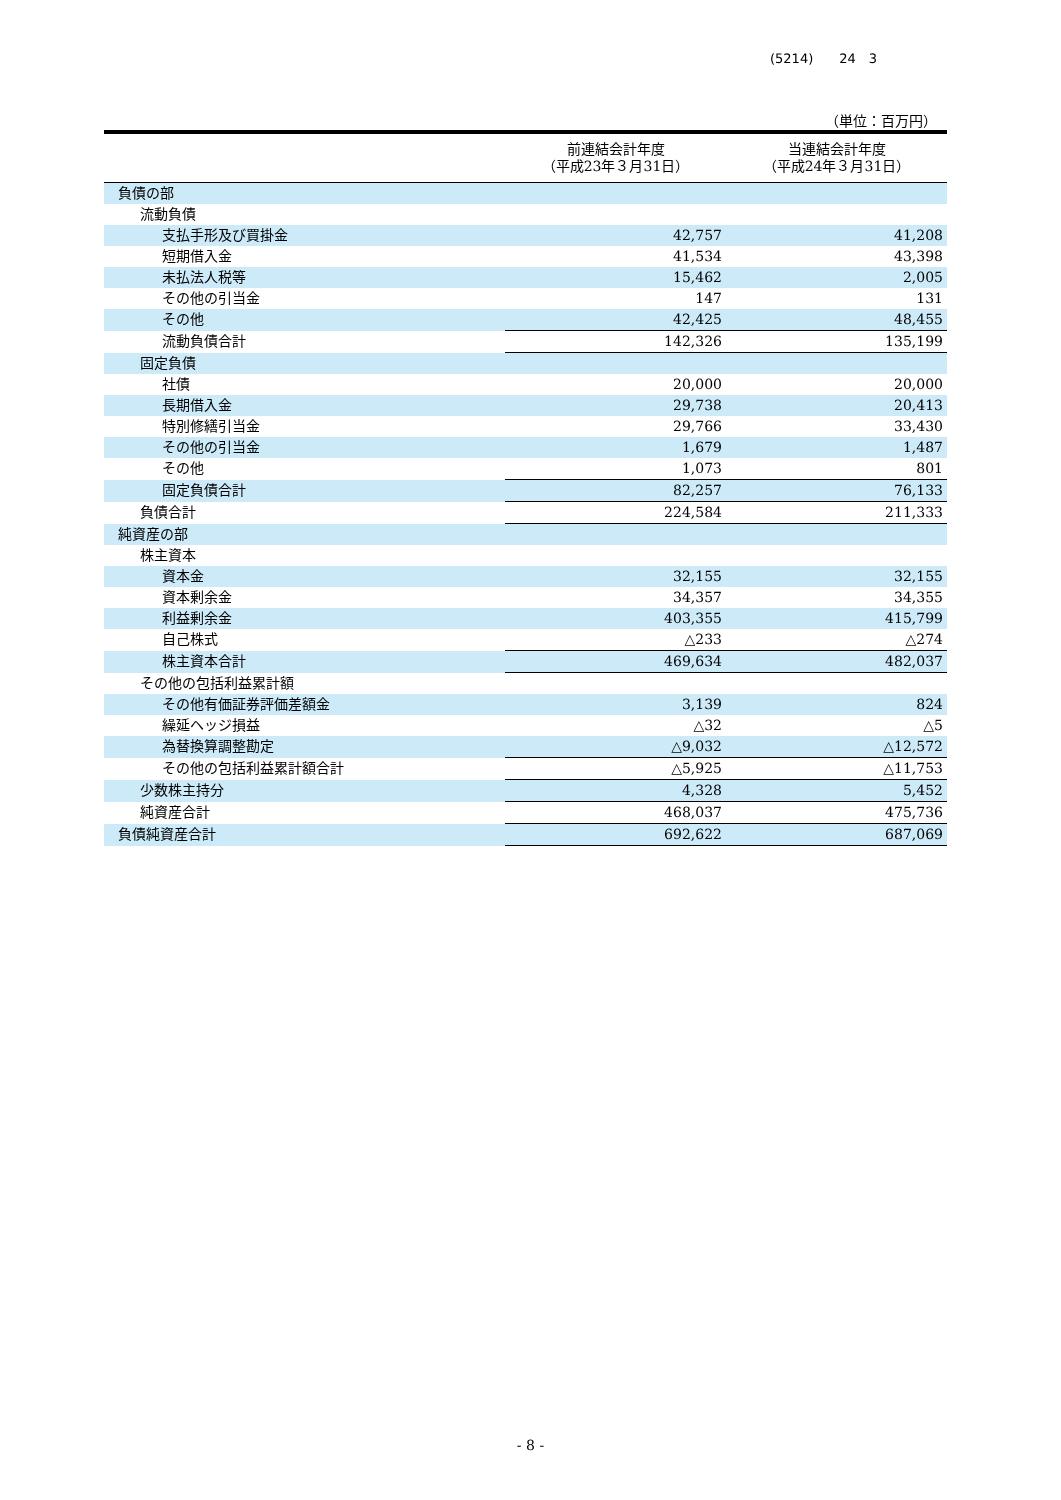(5214)　　24　3
（単位：百万円）
| | 前連結会計年度 （平成23年３月31日） | 当連結会計年度 （平成24年３月31日） |
| --- | --- | --- |
| 負債の部 | | |
| 流動負債 | | |
| 支払手形及び買掛金 | 42,757 | 41,208 |
| 短期借入金 | 41,534 | 43,398 |
| 未払法人税等 | 15,462 | 2,005 |
| その他の引当金 | 147 | 131 |
| その他 | 42,425 | 48,455 |
| 流動負債合計 | 142,326 | 135,199 |
| 固定負債 | | |
| 社債 | 20,000 | 20,000 |
| 長期借入金 | 29,738 | 20,413 |
| 特別修繕引当金 | 29,766 | 33,430 |
| その他の引当金 | 1,679 | 1,487 |
| その他 | 1,073 | 801 |
| 固定負債合計 | 82,257 | 76,133 |
| 負債合計 | 224,584 | 211,333 |
| 純資産の部 | | |
| 株主資本 | | |
| 資本金 | 32,155 | 32,155 |
| 資本剰余金 | 34,357 | 34,355 |
| 利益剰余金 | 403,355 | 415,799 |
| 自己株式 | △233 | △274 |
| 株主資本合計 | 469,634 | 482,037 |
| その他の包括利益累計額 | | |
| その他有価証券評価差額金 | 3,139 | 824 |
| 繰延ヘッジ損益 | △32 | △5 |
| 為替換算調整勘定 | △9,032 | △12,572 |
| その他の包括利益累計額合計 | △5,925 | △11,753 |
| 少数株主持分 | 4,328 | 5,452 |
| 純資産合計 | 468,037 | 475,736 |
| 負債純資産合計 | 692,622 | 687,069 |
- 8 -